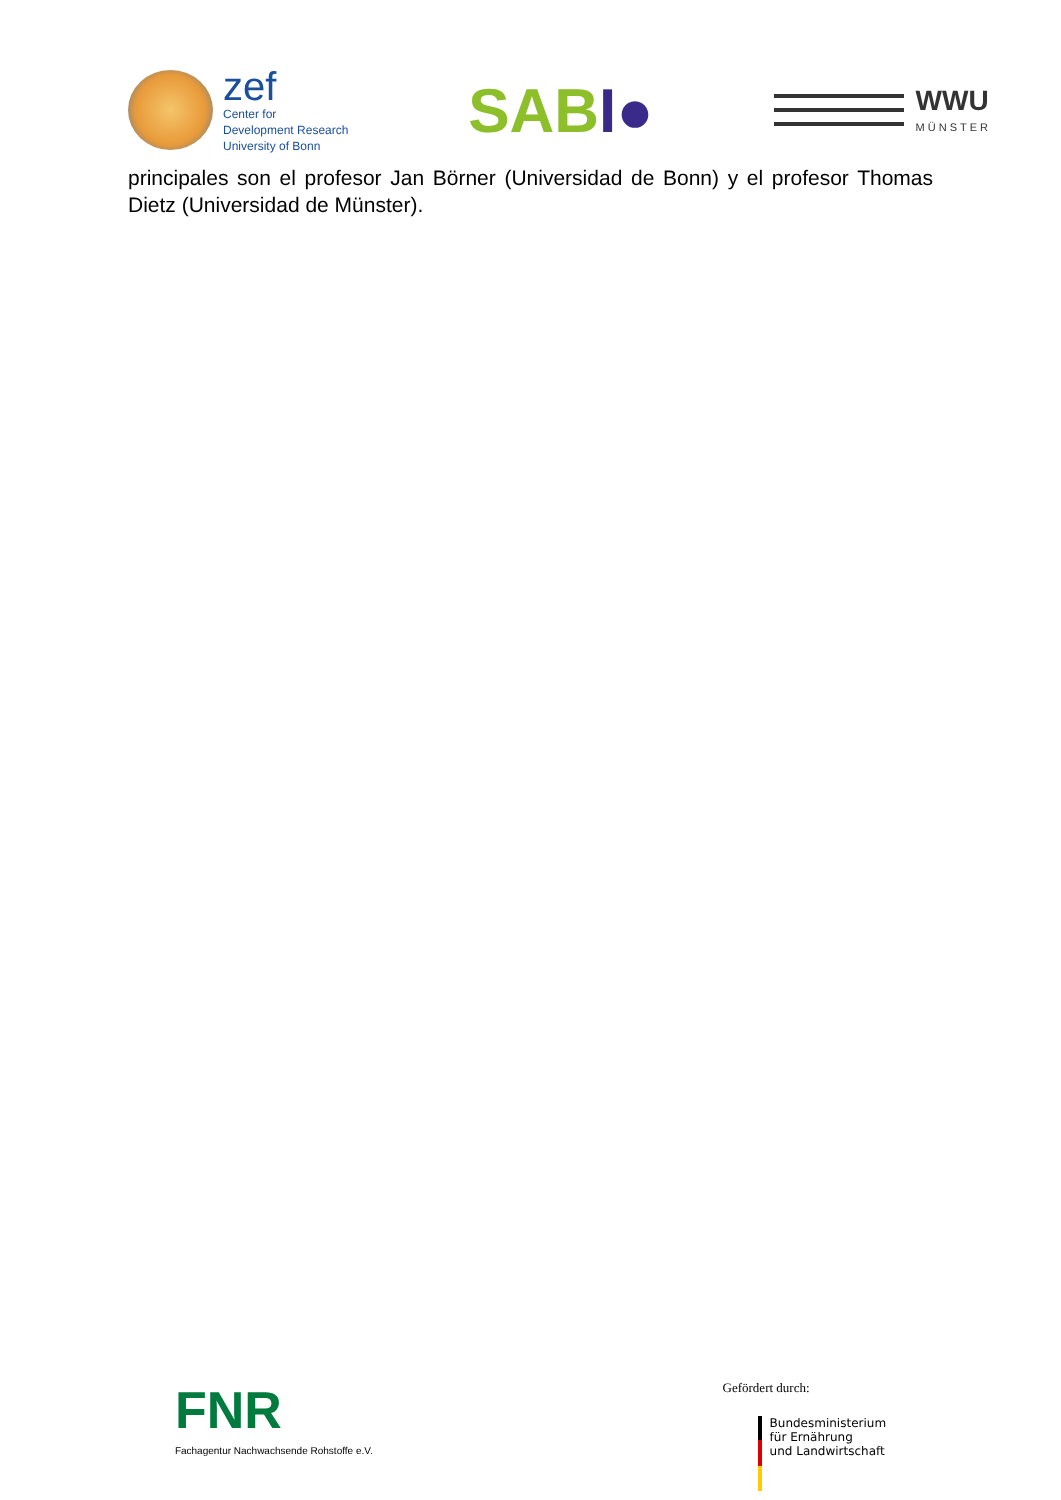zef
Center for
Development Research
University of Bonn
SABI●
WWU
MÜNSTER
principales son el profesor Jan Börner (Universidad de Bonn) y el profesor Thomas Dietz (Universidad de Münster).
FNR
Fachagentur Nachwachsende Rohstoffe e.V.
Gefördert durch:
Bundesministerium
für Ernährung
und Landwirtschaft